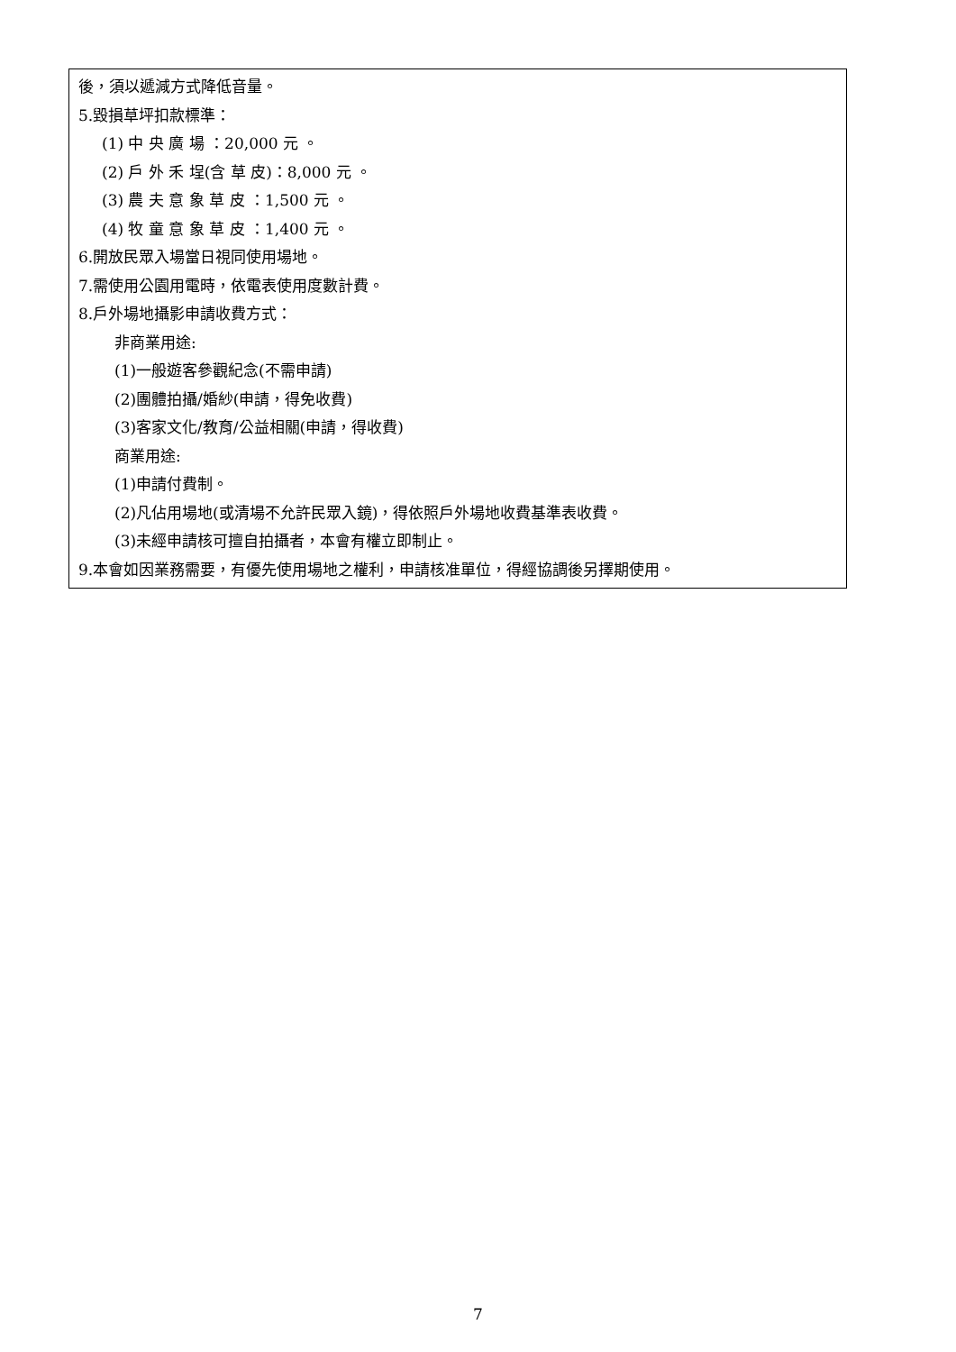| 後，須以遞減方式降低音量。 5.毀損草坪扣款標準： (1) 中 央 廣 場 ：20,000 元 。 (2) 戶 外 禾 埕(含 草 皮)：8,000 元 。 (3) 農 夫 意 象 草 皮 ：1,500 元 。 (4) 牧 童 意 象 草 皮 ：1,400 元 。 6.開放民眾入場當日視同使用場地。 7.需使用公園用電時，依電表使用度數計費。 8.戶外場地攝影申請收費方式： 非商業用途: (1)一般遊客參觀紀念(不需申請) (2)團體拍攝/婚紗(申請，得免收費) (3)客家文化/教育/公益相關(申請，得收費) 商業用途: (1)申請付費制。 (2)凡佔用場地(或清場不允許民眾入鏡)，得依照戶外場地收費基準表收費。 (3)未經申請核可擅自拍攝者，本會有權立即制止。 9.本會如因業務需要，有優先使用場地之權利，申請核准單位，得經協調後另擇期使用。 |
7